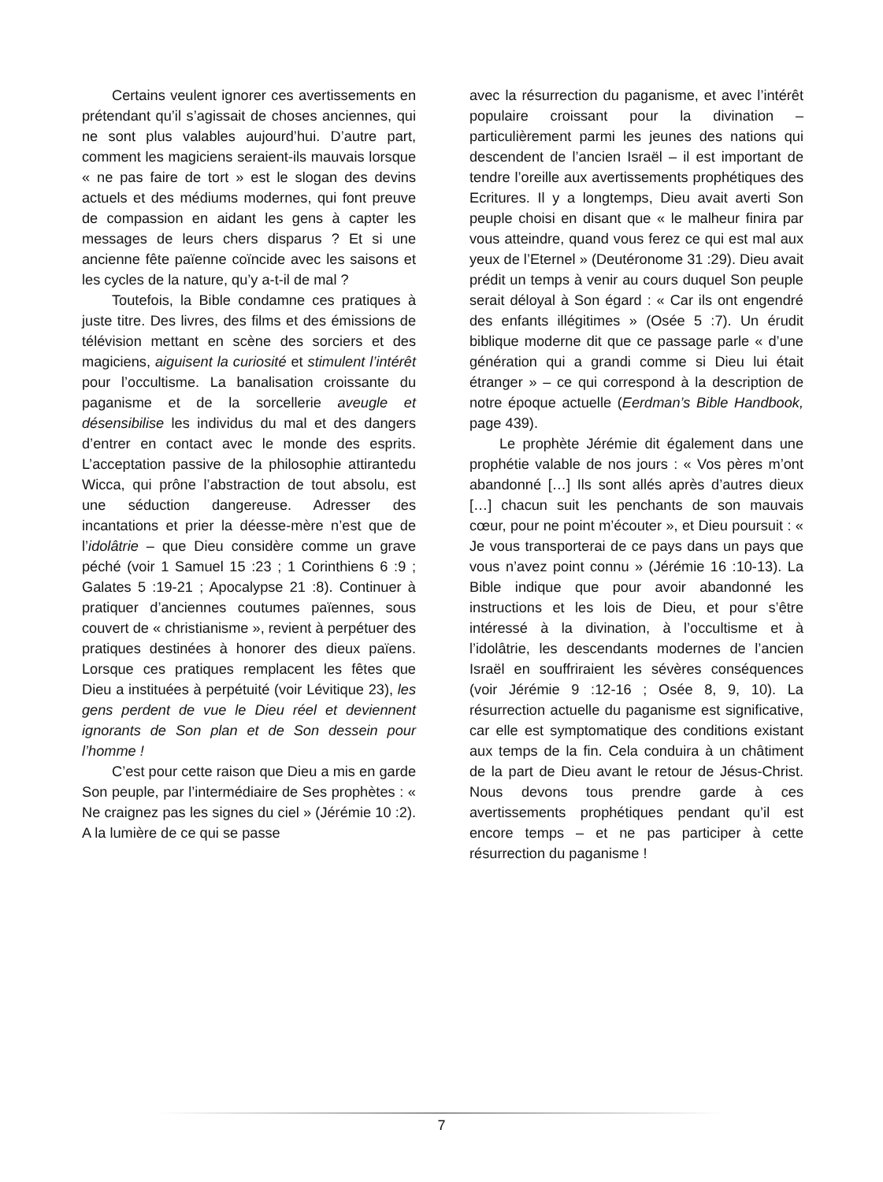Certains veulent ignorer ces avertissements en prétendant qu’il s’agissait de choses anciennes, qui ne sont plus valables aujourd’hui. D’autre part, comment les magiciens seraient-ils mauvais lorsque « ne pas faire de tort » est le slogan des devins actuels et des médiums modernes, qui font preuve de compassion en aidant les gens à capter les messages de leurs chers disparus ? Et si une ancienne fête païenne coïncide avec les saisons et les cycles de la nature, qu’y a-t-il de mal ?
Toutefois, la Bible condamne ces pratiques à juste titre. Des livres, des films et des émissions de télévision mettant en scène des sorciers et des magiciens, aiguisent la curiosité et stimulent l’intérêt pour l’occultisme. La banalisation croissante du paganisme et de la sorcellerie aveugle et désensibilise les individus du mal et des dangers d’entrer en contact avec le monde des esprits. L’acceptation passive de la philosophie attirantedu Wicca, qui prône l’abstraction de tout absolu, est une séduction dangereuse. Adresser des incantations et prier la déesse-mère n’est que de l’idolâtrie – que Dieu considère comme un grave péché (voir 1 Samuel 15 :23 ; 1 Corinthiens 6 :9 ; Galates 5 :19-21 ; Apocalypse 21 :8). Continuer à pratiquer d’anciennes coutumes païennes, sous couvert de « christianisme », revient à perpétuer des pratiques destinées à honorer des dieux païens. Lorsque ces pratiques remplacent les fêtes que Dieu a instituées à perpétuité (voir Lévitique 23), les gens perdent de vue le Dieu réel et deviennent ignorants de Son plan et de Son dessein pour l’homme !
C’est pour cette raison que Dieu a mis en garde Son peuple, par l’intermédiaire de Ses prophètes : « Ne craignez pas les signes du ciel » (Jérémie 10 :2). A la lumière de ce qui se passe
avec la résurrection du paganisme, et avec l’intérêt populaire croissant pour la divination – particulièrement parmi les jeunes des nations qui descendent de l’ancien Israël – il est important de tendre l’oreille aux avertissements prophétiques des Ecritures. Il y a longtemps, Dieu avait averti Son peuple choisi en disant que « le malheur finira par vous atteindre, quand vous ferez ce qui est mal aux yeux de l’Eternel » (Deutéronome 31 :29). Dieu avait prédit un temps à venir au cours duquel Son peuple serait déloyal à Son égard : « Car ils ont engendré des enfants illégitimes » (Osée 5 :7). Un érudit biblique moderne dit que ce passage parle « d’une génération qui a grandi comme si Dieu lui était étranger » – ce qui correspond à la description de notre époque actuelle (Eerdman’s Bible Handbook, page 439).
Le prophète Jérémie dit également dans une prophétie valable de nos jours : « Vos pères m’ont abandonné […] Ils sont allés après d’autres dieux […] chacun suit les penchants de son mauvais cœur, pour ne point m’écouter », et Dieu poursuit : « Je vous transporterai de ce pays dans un pays que vous n’avez point connu » (Jérémie 16 :10-13). La Bible indique que pour avoir abandonné les instructions et les lois de Dieu, et pour s’être intéressé à la divination, à l’occultisme et à l’idolâtrie, les descendants modernes de l’ancien Israël en souffriraient les sévères conséquences (voir Jérémie 9 :12-16 ; Osée 8, 9, 10). La résurrection actuelle du paganisme est significative, car elle est symptomatique des conditions existant aux temps de la fin. Cela conduira à un châtiment de la part de Dieu avant le retour de Jésus-Christ. Nous devons tous prendre garde à ces avertissements prophétiques pendant qu’il est encore temps – et ne pas participer à cette résurrection du paganisme !
7